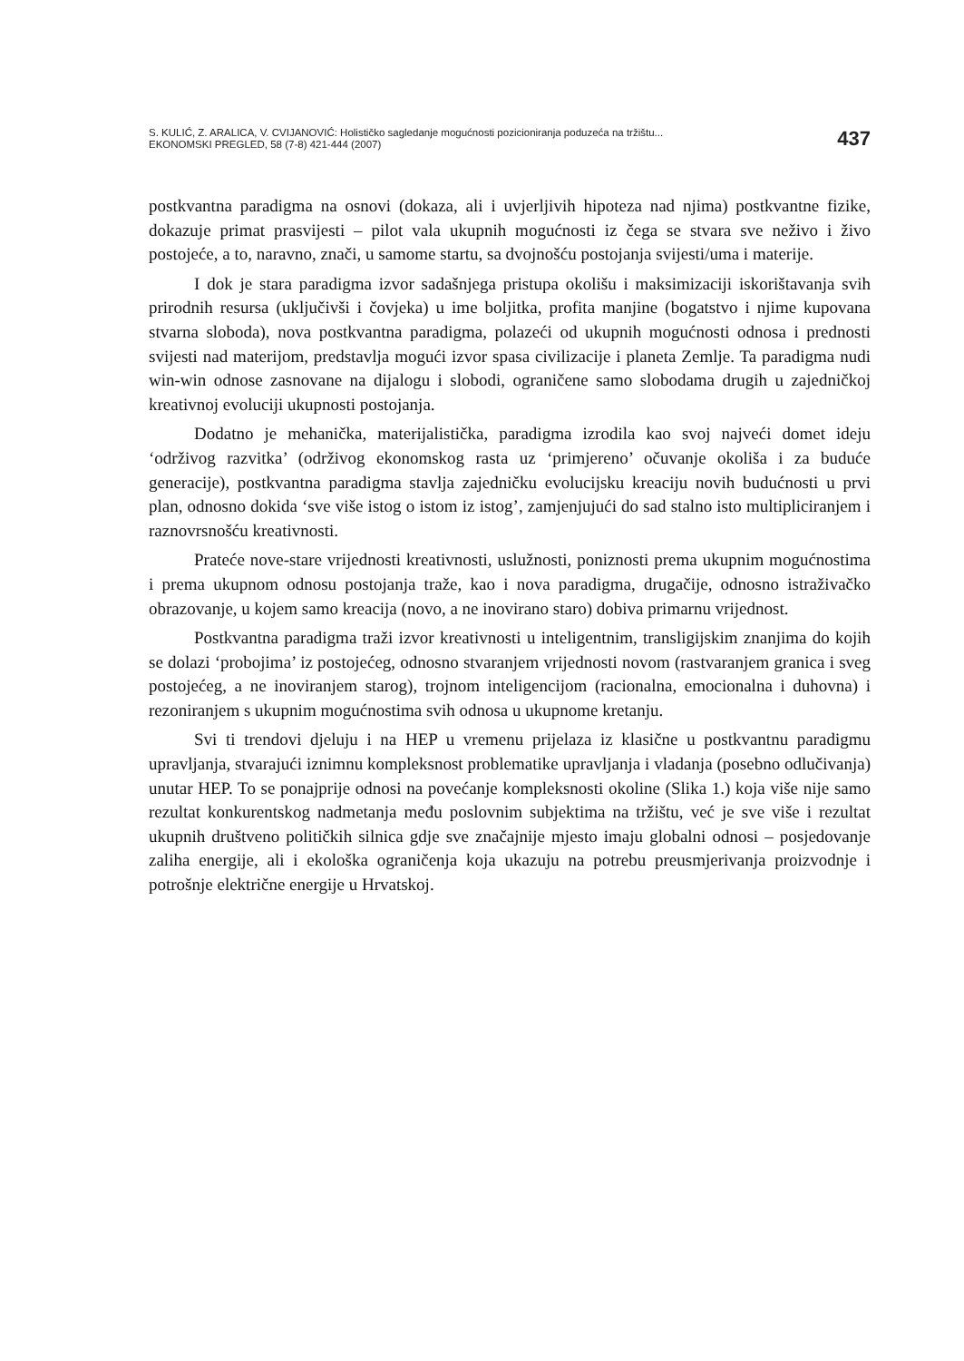S. KULIĆ, Z. ARALICA, V. CVIJANOVIĆ: Holističko sagledanje mogućnosti pozicioniranja poduzeća na tržištu...
EKONOMSKI PREGLED, 58 (7-8) 421-444 (2007)
437
postkvantna paradigma na osnovi (dokaza, ali i uvjerljivih hipoteza nad njima) postkvantne fizike, dokazuje primat prasvijesti – pilot vala ukupnih mogućnosti iz čega se stvara sve neživo i živo postojeće, a to, naravno, znači, u samome startu, sa dvojnošću postojanja svijesti/uma i materije.
I dok je stara paradigma izvor sadašnjega pristupa okolišu i maksimizaciji iskorištavanja svih prirodnih resursa (uključivši i čovjeka) u ime boljitka, profita manjine (bogatstvo i njime kupovana stvarna sloboda), nova postkvantna paradigma, polazeći od ukupnih mogućnosti odnosa i prednosti svijesti nad materijom, predstavlja mogući izvor spasa civilizacije i planeta Zemlje. Ta paradigma nudi win-win odnose zasnovane na dijalogu i slobodi, ograničene samo slobodama drugih u zajedničkoj kreativnoj evoluciji ukupnosti postojanja.
Dodatno je mehanička, materijalistička, paradigma izrodila kao svoj najveći domet ideju ‘održivog razvitka’ (održivog ekonomskog rasta uz ‘primjereno’ očuvanje okoliša i za buduće generacije), postkvantna paradigma stavlja zajedničku evolucijsku kreaciju novih budućnosti u prvi plan, odnosno dokida ‘sve više istog o istom iz istog’, zamjenjujući do sad stalno isto multipliciranjem i raznovrsnošću kreativnosti.
Prateće nove-stare vrijednosti kreativnosti, uslužnosti, poniznosti prema ukupnim mogućnostima i prema ukupnom odnosu postojanja traže, kao i nova paradigma, drugačije, odnosno istraživačko obrazovanje, u kojem samo kreacija (novo, a ne inovirano staro) dobiva primarnu vrijednost.
Postkvantna paradigma traži izvor kreativnosti u inteligentnim, transligijskim znanjima do kojih se dolazi ‘probojima’ iz postojećeg, odnosno stvaranjem vrijednosti novom (rastvaranjem granica i sveg postojećeg, a ne inoviranjem starog), trojnom inteligencijom (racionalna, emocionalna i duhovna) i rezoniranjem s ukupnim mogućnostima svih odnosa u ukupnome kretanju.
Svi ti trendovi djeluju i na HEP u vremenu prijelaza iz klasične u postkvantnu paradigmu upravljanja, stvarajući iznimnu kompleksnost problematike upravljanja i vladanja (posebno odlučivanja) unutar HEP. To se ponajprije odnosi na povećanje kompleksnosti okoline (Slika 1.) koja više nije samo rezultat konkurentskog nadmetanja među poslovnim subjektima na tržištu, već je sve više i rezultat ukupnih društveno političkih silnica gdje sve značajnije mjesto imaju globalni odnosi – posjedovanje zaliha energije, ali i ekološka ograničenja koja ukazuju na potrebu preusmjerivanja proizvodnje i potrošnje električne energije u Hrvatskoj.